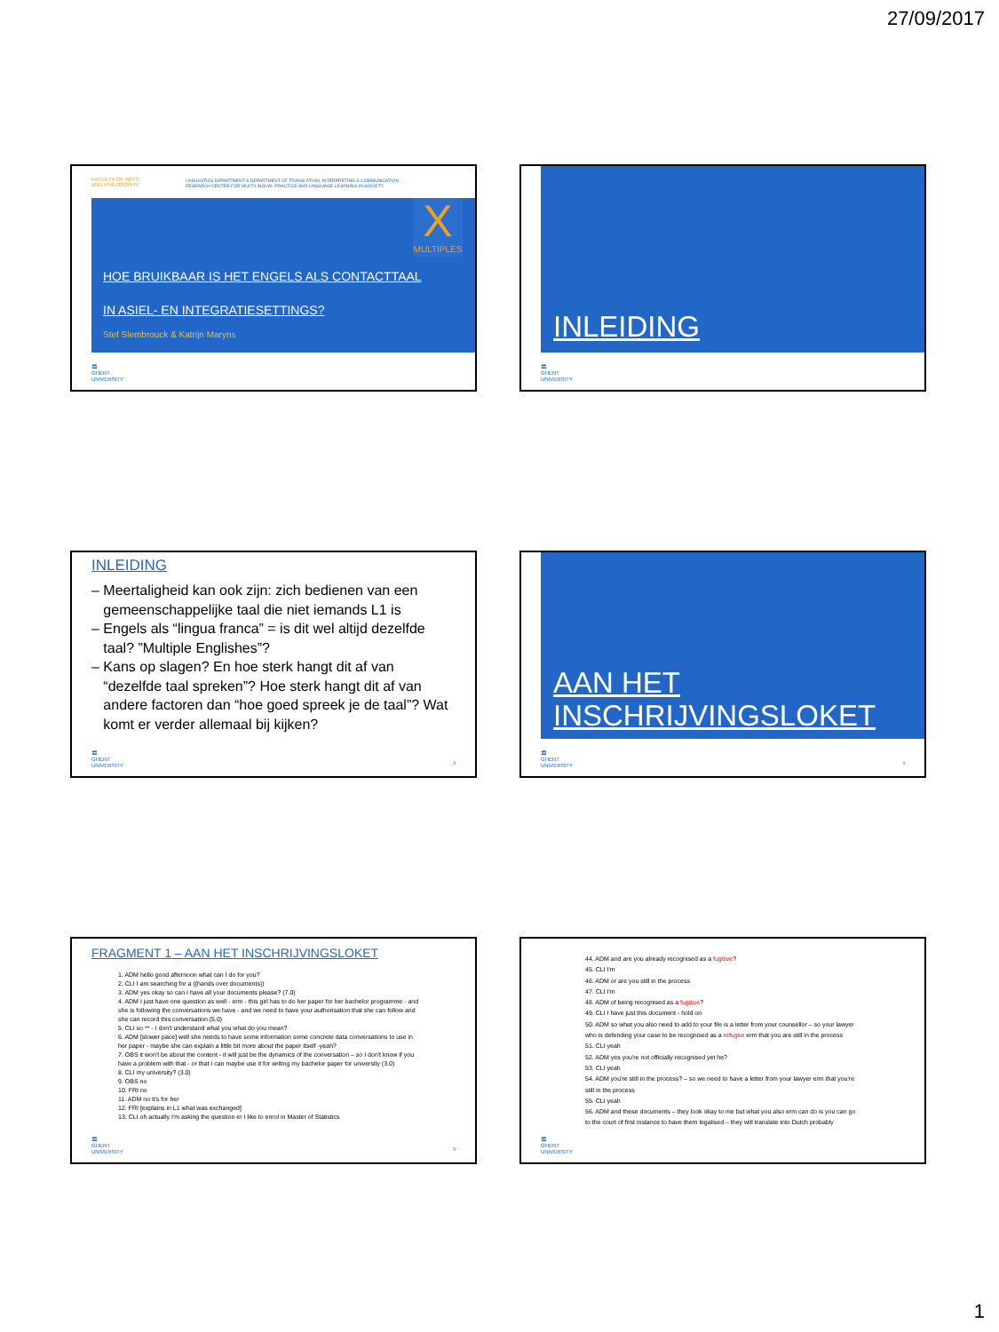27/09/2017
FACULTY OF ARTS
AND PHILOSOPHY
LINGUISTICS DEPARTMENT & DEPARTMENT OF TRANSLATION, INTERPRETING & COMMUNICATION
RESEARCH CENTRE FOR MULTILINGUAL PRACTICE AND LANGUAGE LEARNING IN SOCIETY
X
MULTIPLES
HOE BRUIKBAAR IS HET ENGELS ALS CONTACTTAAL
IN ASIEL- EN INTEGRATIESETTINGS?
Stef Slembrouck & Katrijn Maryns
🏛
GHENT
UNIVERSITY
INLEIDING
🏛
GHENT
UNIVERSITY
INLEIDING
– Meertaligheid kan ook zijn: zich bedienen van een
gemeenschappelijke taal die niet iemands L1 is
– Engels als “lingua franca” = is dit wel altijd dezelfde
taal? ”Multiple Englishes”?
– Kans op slagen? En hoe sterk hangt dit af van
“dezelfde taal spreken”? Hoe sterk hangt dit af van
andere factoren dan “hoe goed spreek je de taal”? Wat
komt er verder allemaal bij kijken?
🏛
GHENT
UNIVERSITY
3
AAN HET
INSCHRIJVINGSLOKET
🏛
GHENT
UNIVERSITY
4
FRAGMENT 1 – AAN HET INSCHRIJVINGSLOKET
1. ADM hello good afternoon what can I do for you?
2. CLI I am searching for a ((hands over documents))
3. ADM yes okay so can I have all your documents please? (7.0)
4. ADM I just have one question as well - erm - this girl has to do her paper for her bachelor programme - and she is following the conversations we have - and we need to have your authorisation that she can follow and she can record this conversation (5.0)
5. CLI so ** - I don't understand what you what do you mean?
6. ADM [slower pace] well she needs to have some information some concrete data conversations to use in her paper - maybe she can explain a little bit more about the paper itself -yeah?
7. OBS it won't be about the content - it will just be the dynamics of the conversation – so I don't know if you have a problem with that - or that I can maybe use it for writing my bachelor paper for university (3.0)
8. CLI my university? (3.0)
9. OBS no
10. FRI no
11. ADM no it's for her
12. FRI [explains in L1 what was exchanged]
13. CLI oh actually I'm asking the question er I like to enrol in Master of Statistics
🏛
GHENT
UNIVERSITY
5
44. ADM and are you already recognised as a fugitive?
45. CLI I'm
46. ADM or are you still in the process
47. CLI I'm
48. ADM of being recognised as a fugitive?
49. CLI I have just this document - hold on
50. ADM so what you also need to add to your file is a letter from your counsellor – so your lawyer who is defending your case to be recognised as a refugee erm that you are still in the process
51. CLI yeah
52. ADM yes you're not officially recognised yet he?
53. CLI yeah
54. ADM you're still in the process? – so we need to have a letter from your lawyer erm that you're still in the process
55. CLI yeah
56. ADM and these documents – they look okay to me but what you also erm can do is you can go to the court of first instance to have them legalised – they will translate into Dutch probably
🏛
GHENT
UNIVERSITY
1